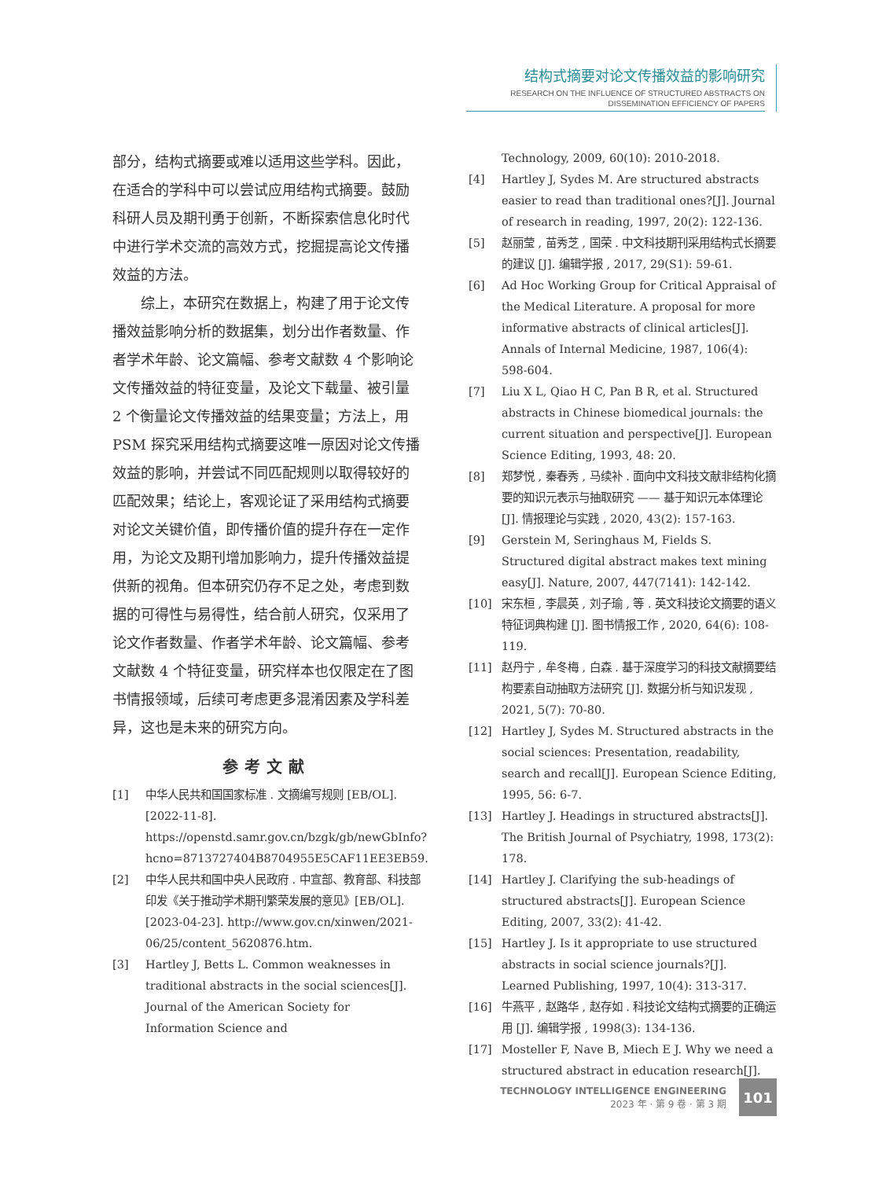结构式摘要对论文传播效益的影响研究
RESEARCH ON THE INFLUENCE OF STRUCTURED ABSTRACTS ON
DISSEMINATION EFFICIENCY OF PAPERS
部分，结构式摘要或难以适用这些学科。因此，在适合的学科中可以尝试应用结构式摘要。鼓励科研人员及期刊勇于创新，不断探索信息化时代中进行学术交流的高效方式，挖掘提高论文传播效益的方法。
综上，本研究在数据上，构建了用于论文传播效益影响分析的数据集，划分出作者数量、作者学术年龄、论文篇幅、参考文献数 4 个影响论文传播效益的特征变量，及论文下载量、被引量 2 个衡量论文传播效益的结果变量；方法上，用 PSM 探究采用结构式摘要这唯一原因对论文传播效益的影响，并尝试不同匹配规则以取得较好的匹配效果；结论上，客观论证了采用结构式摘要对论文关键价值，即传播价值的提升存在一定作用，为论文及期刊增加影响力，提升传播效益提供新的视角。但本研究仍存不足之处，考虑到数据的可得性与易得性，结合前人研究，仅采用了论文作者数量、作者学术年龄、论文篇幅、参考文献数 4 个特征变量，研究样本也仅限定在了图书情报领域，后续可考虑更多混淆因素及学科差异，这也是未来的研究方向。
参考文献
[1] 中华人民共和国国家标准 . 文摘编写规则 [EB/OL]. [2022-11-8]. https://openstd.samr.gov.cn/bzgk/gb/newGbInfo?hcno=8713727404B8704955E5CAF11EE3EB59.
[2] 中华人民共和国中央人民政府 . 中宣部、教育部、科技部印发《关于推动学术期刊繁荣发展的意见》[EB/OL]. [2023-04-23]. http://www.gov.cn/xinwen/2021-06/25/content_5620876.htm.
[3] Hartley J, Betts L. Common weaknesses in traditional abstracts in the social sciences[J]. Journal of the American Society for Information Science and
Technology, 2009, 60(10): 2010-2018.
[4] Hartley J, Sydes M. Are structured abstracts easier to read than traditional ones?[J]. Journal of research in reading, 1997, 20(2): 122-136.
[5] 赵丽莹 , 苗秀芝 , 国荣 . 中文科技期刊采用结构式长摘要的建议 [J]. 编辑学报 , 2017, 29(S1): 59-61.
[6] Ad Hoc Working Group for Critical Appraisal of the Medical Literature. A proposal for more informative abstracts of clinical articles[J]. Annals of Internal Medicine, 1987, 106(4): 598-604.
[7] Liu X L, Qiao H C, Pan B R, et al. Structured abstracts in Chinese biomedical journals: the current situation and perspective[J]. European Science Editing, 1993, 48: 20.
[8] 郑梦悦 , 秦春秀 , 马续补 . 面向中文科技文献非结构化摘要的知识元表示与抽取研究 —— 基于知识元本体理论 [J]. 情报理论与实践 , 2020, 43(2): 157-163.
[9] Gerstein M, Seringhaus M, Fields S. Structured digital abstract makes text mining easy[J]. Nature, 2007, 447(7141): 142-142.
[10] 宋东桓 , 李晨英 , 刘子瑜 , 等 . 英文科技论文摘要的语义特征词典构建 [J]. 图书情报工作 , 2020, 64(6): 108-119.
[11] 赵丹宁 , 牟冬梅 , 白森 . 基于深度学习的科技文献摘要结构要素自动抽取方法研究 [J]. 数据分析与知识发现 , 2021, 5(7): 70-80.
[12] Hartley J, Sydes M. Structured abstracts in the social sciences: Presentation, readability, search and recall[J]. European Science Editing, 1995, 56: 6-7.
[13] Hartley J. Headings in structured abstracts[J]. The British Journal of Psychiatry, 1998, 173(2): 178.
[14] Hartley J. Clarifying the sub-headings of structured abstracts[J]. European Science Editing, 2007, 33(2): 41-42.
[15] Hartley J. Is it appropriate to use structured abstracts in social science journals?[J]. Learned Publishing, 1997, 10(4): 313-317.
[16] 牛燕平 , 赵路华 , 赵存如 . 科技论文结构式摘要的正确运用 [J]. 编辑学报 , 1998(3): 134-136.
[17] Mosteller F, Nave B, Miech E J. Why we need a structured abstract in education research[J].
TECHNOLOGY INTELLIGENCE ENGINEERING
2023 年 · 第 9 卷 · 第 3 期
101